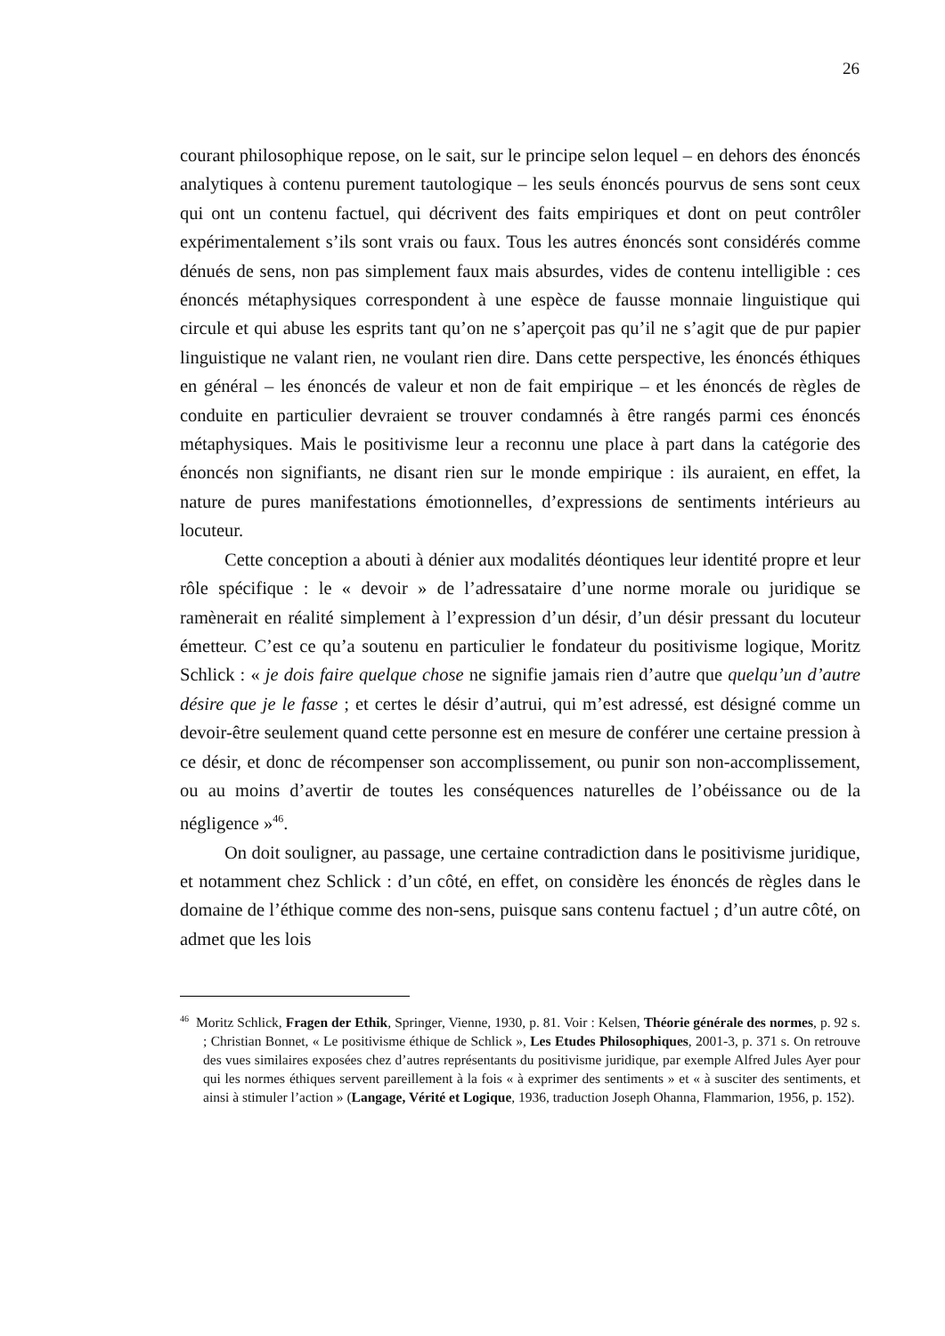26
courant philosophique repose, on le sait, sur le principe selon lequel – en dehors des énoncés analytiques à contenu purement tautologique – les seuls énoncés pourvus de sens sont ceux qui ont un contenu factuel, qui décrivent des faits empiriques et dont on peut contrôler expérimentalement s’ils sont vrais ou faux. Tous les autres énoncés sont considérés comme dénués de sens, non pas simplement faux mais absurdes, vides de contenu intelligible : ces énoncés métaphysiques correspondent à une espèce de fausse monnaie linguistique qui circule et qui abuse les esprits tant qu’on ne s’aperçoit pas qu’il ne s’agit que de pur papier linguistique ne valant rien, ne voulant rien dire. Dans cette perspective, les énoncés éthiques en général – les énoncés de valeur et non de fait empirique – et les énoncés de règles de conduite en particulier devraient se trouver condamnés à être rangés parmi ces énoncés métaphysiques. Mais le positivisme leur a reconnu une place à part dans la catégorie des énoncés non signifiants, ne disant rien sur le monde empirique : ils auraient, en effet, la nature de pures manifestations émotionnelles, d’expressions de sentiments intérieurs au locuteur.
Cette conception a abouti à dénier aux modalités déontiques leur identité propre et leur rôle spécifique : le « devoir » de l’adressataire d’une norme morale ou juridique se ramènerait en réalité simplement à l’expression d’un désir, d’un désir pressant du locuteur émetteur. C’est ce qu’a soutenu en particulier le fondateur du positivisme logique, Moritz Schlick : « je dois faire quelque chose ne signifie jamais rien d’autre que quelqu’un d’autre désire que je le fasse ; et certes le désir d’autrui, qui m’est adressé, est désigné comme un devoir-être seulement quand cette personne est en mesure de conférer une certaine pression à ce désir, et donc de récompenser son accomplissement, ou punir son non-accomplissement, ou au moins d’avertir de toutes les conséquences naturelles de l’obéissance ou de la négligence »<sup>46</sup>.
On doit souligner, au passage, une certaine contradiction dans le positivisme juridique, et notamment chez Schlick : d’un côté, en effet, on considère les énoncés de règles dans le domaine de l’éthique comme des non-sens, puisque sans contenu factuel ; d’un autre côté, on admet que les lois
<sup>46</sup> Moritz Schlick, Fragen der Ethik, Springer, Vienne, 1930, p. 81. Voir : Kelsen, Théorie générale des normes, p. 92 s. ; Christian Bonnet, « Le positivisme éthique de Schlick », Les Etudes Philosophiques, 2001-3, p. 371 s. On retrouve des vues similaires exposées chez d’autres représentants du positivisme juridique, par exemple Alfred Jules Ayer pour qui les normes éthiques servent pareillement à la fois « à exprimer des sentiments » et « à susciter des sentiments, et ainsi à stimuler l’action » (Langage, Vérité et Logique, 1936, traduction Joseph Ohanna, Flammarion, 1956, p. 152).